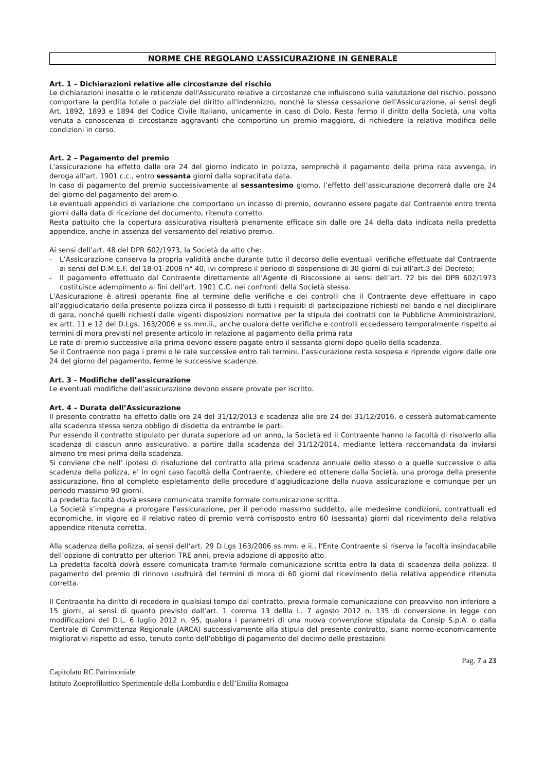NORME CHE REGOLANO L’ASSICURAZIONE IN GENERALE
Art. 1 – Dichiarazioni relative alle circostanze del rischio
Le dichiarazioni inesatte o le reticenze dell'Assicurato relative a circostanze che influiscono sulla valutazione del rischio, possono comportare la perdita totale o parziale del diritto all'indennizzo, nonché la stessa cessazione dell'Assicurazione, ai sensi degli Art. 1892, 1893 e 1894 del Codice Civile Italiano, unicamente in caso di Dolo. Resta fermo il diritto della Società, una volta venuta a conoscenza di circostanze aggravanti che comportino un premio maggiore, di richiedere la relativa modifica delle condizioni in corso.
Art. 2 – Pagamento del premio
L'assicurazione ha effetto dalle ore 24 del giorno indicato in polizza, semprechè il pagamento della prima rata avvenga, in deroga all’art. 1901 c.c., entro sessanta giorni dalla sopracitata data.
In caso di pagamento del premio successivamente al sessantesimo giorno, l’effetto dell’assicurazione decorrerà dalle ore 24 del giorno del pagamento del premio.
Le eventuali appendici di variazione che comportano un incasso di premio, dovranno essere pagate dal Contraente entro trenta giorni dalla data di ricezione del documento, ritenuto corretto.
Resta pattuito che la copertura assicurativa risulterà pienamente efficace sin dalle ore 24 della data indicata nella predetta appendice, anche in assenza del versamento del relativo premio.
Ai sensi dell’art. 48 del DPR 602/1973, la Società da atto che:
- L’Assicurazione conserva la propria validità anche durante tutto il decorso delle eventuali verifiche effettuate dal Contraente ai sensi del D.M.E.F. del 18-01-2008 n° 40, ivi compreso il periodo di sospensione di 30 giorni di cui all’art.3 del Decreto;
- Il pagamento effettuato dal Contraente direttamente all’Agente di Riscossione ai sensi dell’art. 72 bis del DPR 602/1973 costituisce adempimento ai fini dell’art. 1901 C.C. nei confronti della Società stessa.
L’Assicurazione è altresì operante fine al termine delle verifiche e dei controlli che il Contraente deve effettuare in capo all’aggiudicatario della presente polizza circa il possesso di tutti i requisiti di partecipazione richiesti nel bando e nel disciplinare di gara, nonché quelli richiesti dalle vigenti disposizioni normative per la stipula dei contratti con le Pubbliche Amministrazioni, ex artt. 11 e 12 del D.Lgs. 163/2006 e ss.mm.ii., anche qualora dette verifiche e controlli eccedessero temporalmente rispetto ai termini di mora previsti nel presente articolo in relazione al pagamento della prima rata
Le rate di premio successive alla prima devono essere pagate entro il sessanta giorni dopo quello della scadenza.
Se il Contraente non paga i premi o le rate successive entro tali termini, l’assicurazione resta sospesa e riprende vigore dalle ore 24 del giorno del pagamento, ferme le successive scadenze.
Art. 3 - Modifiche dell’assicurazione
Le eventuali modifiche dell’assicurazione devono essere provate per iscritto.
Art. 4 – Durata dell’Assicurazione
Il presente contratto ha effetto dalle ore 24 del 31/12/2013 e scadenza alle ore 24 del 31/12/2016, e cesserà automaticamente alla scadenza stessa senza obbligo di disdetta da entrambe le parti.
Pur essendo il contratto stipulato per durata superiore ad un anno, la Società ed il Contraente hanno la facoltà di risolverlo alla scadenza di ciascun anno assicurativo, a partire dalla scadenza del 31/12/2014, mediante lettera raccomandata da inviarsi almeno tre mesi prima della scadenza.
Si conviene che nell’ ipotesi di risoluzione del contratto alla prima scadenza annuale dello stesso o a quelle successive o alla scadenza della polizza, e’ in ogni caso facoltà della Contraente, chiedere ed ottenere dalla Società, una proroga della presente assicurazione, fino al completo espletamento delle procedure d’aggiudicazione della nuova assicurazione e comunque per un periodo massimo 90 giorni.
La predetta facoltà dovrà essere comunicata tramite formale comunicazione scritta.
La Società s’impegna a prorogare l’assicurazione, per il periodo massimo suddetto, alle medesime condizioni, contrattuali ed economiche, in vigore ed il relativo rateo di premio verrà corrisposto entro 60 (sessanta) giorni dal ricevimento della relativa appendice ritenuta corretta.
Alla scadenza della polizza, ai sensi dell’art. 29 D.Lgs 163/2006 ss.mm. e ii., l’Ente Contraente si riserva la facoltà insindacabile dell’opzione di contratto per ulteriori TRE anni, previa adozione di apposito atto.
La predetta facoltà dovrà essere comunicata tramite formale comunicazione scritta entro la data di scadenza della polizza. Il pagamento del premio di rinnovo usufruirà del termini di mora di 60 giorni dal ricevimento della relativa appendice ritenuta corretta.
Il Contraente ha diritto di recedere in qualsiasi tempo dal contratto, previa formale comunicazione con preavviso non inferiore a 15 giorni, ai sensi di quanto previsto dall’art. 1 comma 13 dellla L. 7 agosto 2012 n. 135 di conversione in legge con modificazioni del D.L. 6 luglio 2012 n. 95, qualora i parametri di una nuova convenzione stipulata da Consip S.p.A. o dalla Centrale di Committenza Regionale (ARCA) successivamente alla stipula del presente contratto, siano normo-economicamente migliorativi rispetto ad esso, tenuto conto dell’obbligo di pagamento del decimo delle prestazioni
Pag. 7 a 23
Capitolato RC Patrimoniale
Istituto Zooprofilattico Sperimentale della Lombardia e dell’Emilia Romagna